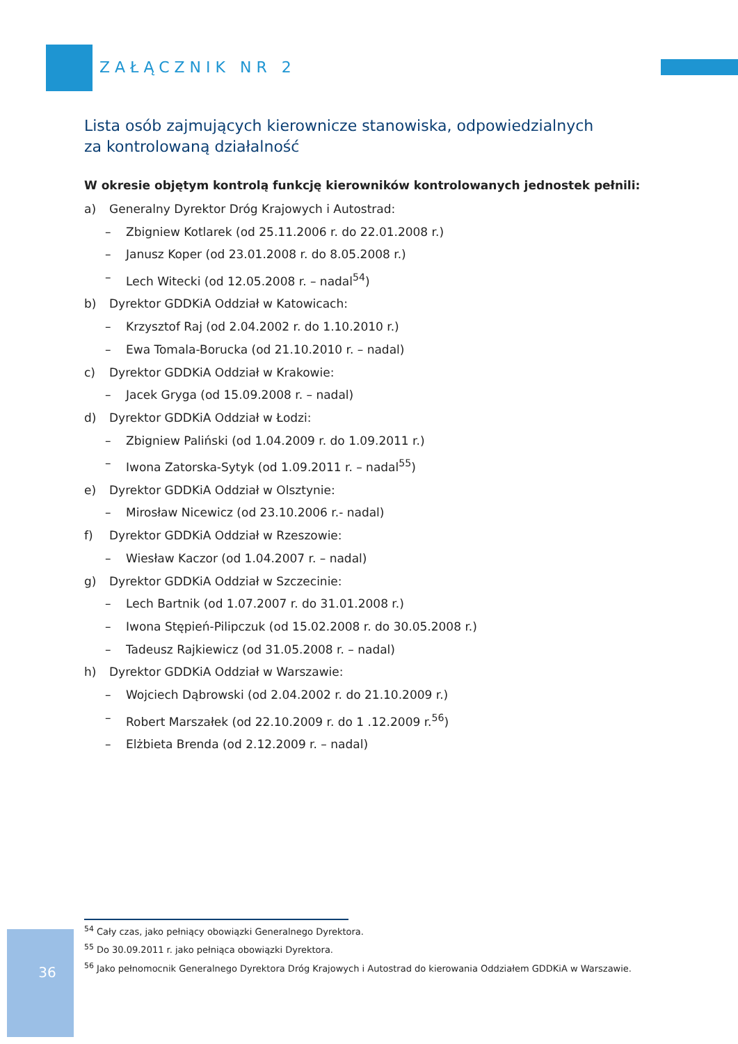ZAŁĄCZNIK NR 2
Lista osób zajmujących kierownicze stanowiska, odpowiedzialnych
za kontrolowaną działalność
W okresie objętym kontrolą funkcję kierowników kontrolowanych jednostek pełnili:
a) Generalny Dyrektor Dróg Krajowych i Autostrad:
– Zbigniew Kotlarek (od 25.11.2006 r. do 22.01.2008 r.)
– Janusz Koper (od 23.01.2008 r. do 8.05.2008 r.)
– Lech Witecki (od 12.05.2008 r. – nadal<sup>54</sup>)
b) Dyrektor GDDKiA Oddział w Katowicach:
– Krzysztof Raj (od 2.04.2002 r. do 1.10.2010 r.)
– Ewa Tomala-Borucka (od 21.10.2010 r. – nadal)
c) Dyrektor GDDKiA Oddział w Krakowie:
– Jacek Gryga (od 15.09.2008 r. – nadal)
d) Dyrektor GDDKiA Oddział w Łodzi:
– Zbigniew Paliński (od 1.04.2009 r. do 1.09.2011 r.)
– Iwona Zatorska-Sytyk (od 1.09.2011 r. – nadal<sup>55</sup>)
e) Dyrektor GDDKiA Oddział w Olsztynie:
– Mirosław Nicewicz (od 23.10.2006 r.- nadal)
f) Dyrektor GDDKiA Oddział w Rzeszowie:
– Wiesław Kaczor (od 1.04.2007 r. – nadal)
g) Dyrektor GDDKiA Oddział w Szczecinie:
– Lech Bartnik (od 1.07.2007 r. do 31.01.2008 r.)
– Iwona Stępień-Pilipczuk (od 15.02.2008 r. do 30.05.2008 r.)
– Tadeusz Rajkiewicz (od 31.05.2008 r. – nadal)
h) Dyrektor GDDKiA Oddział w Warszawie:
– Wojciech Dąbrowski (od 2.04.2002 r. do 21.10.2009 r.)
– Robert Marszałek (od 22.10.2009 r. do 1 .12.2009 r.<sup>56</sup>)
– Elżbieta Brenda (od 2.12.2009 r. – nadal)
<sup>54</sup> Cały czas, jako pełniący obowiązki Generalnego Dyrektora.
<sup>55</sup> Do 30.09.2011 r. jako pełniąca obowiązki Dyrektora.
<sup>56</sup> Jako pełnomocnik Generalnego Dyrektora Dróg Krajowych i Autostrad do kierowania Oddziałem GDDKiA w Warszawie.
36